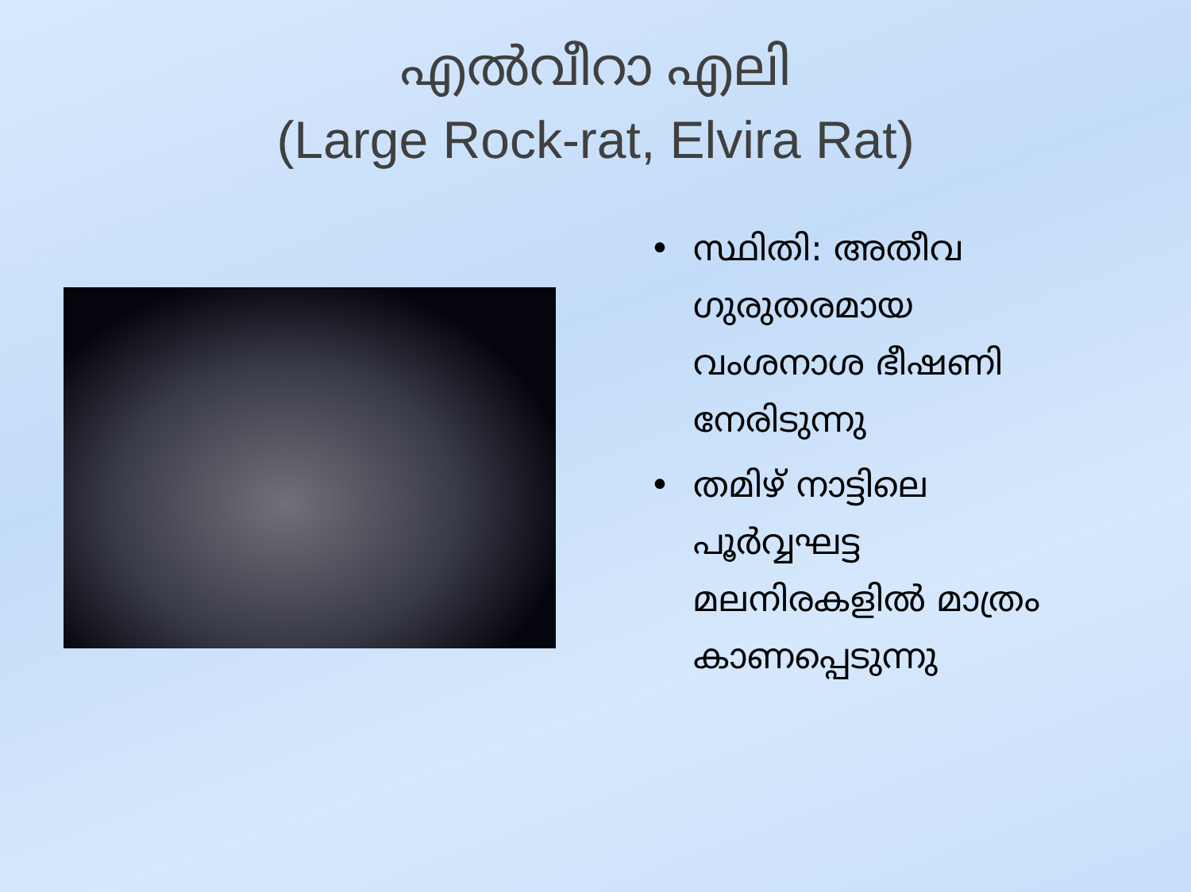എൽവീറാ എലി
(Large Rock-rat, Elvira Rat)
• സ്ഥിതി: അതീവ ഗുരുതരമായ വംശനാശ ഭീഷണി നേരിടുന്നു
• തമിഴ് നാട്ടിലെ പൂർവ്വഘട്ട മലനിരകളിൽ മാത്രം കാണപ്പെടുന്നു